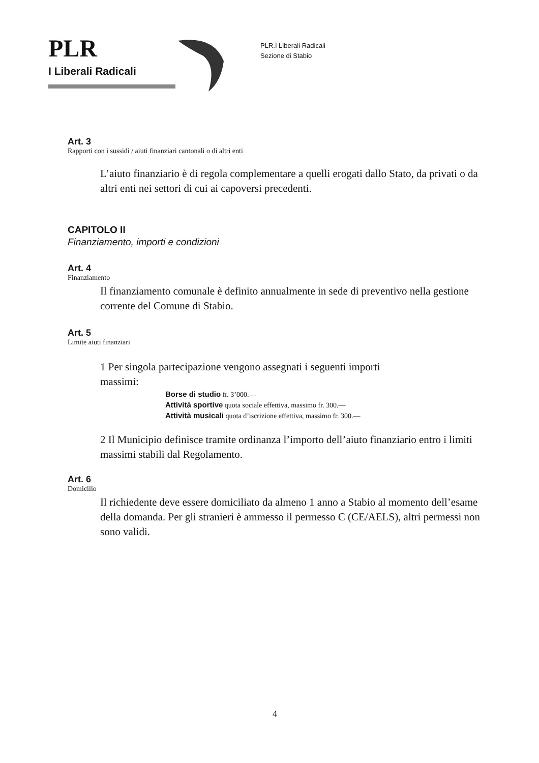PLR
I Liberali Radicali
PLR.I Liberali Radicali
Sezione di Stabio
Art. 3
Rapporti con i sussidi / aiuti finanziari cantonali o di altri enti
L’aiuto finanziario è di regola complementare a quelli erogati dallo Stato, da privati o da altri enti nei settori di cui ai capoversi precedenti.
CAPITOLO II
Finanziamento, importi e condizioni
Art. 4
Finanziamento
Il finanziamento comunale è definito annualmente in sede di preventivo nella gestione corrente del Comune di Stabio.
Art. 5
Limite aiuti finanziari
1 Per singola partecipazione vengono assegnati i seguenti importi
massimi:
Borse di studio fr. 3’000.—
Attività sportive quota sociale effettiva, massimo fr. 300.—
Attività musicali quota d’iscrizione effettiva, massimo fr. 300.—
2 Il Municipio definisce tramite ordinanza l’importo dell’aiuto finanziario entro i limiti massimi stabili dal Regolamento.
Art. 6
Domicilio
Il richiedente deve essere domiciliato da almeno 1 anno a Stabio al momento dell’esame della domanda. Per gli stranieri è ammesso il permesso C (CE/AELS), altri permessi non sono validi.
4